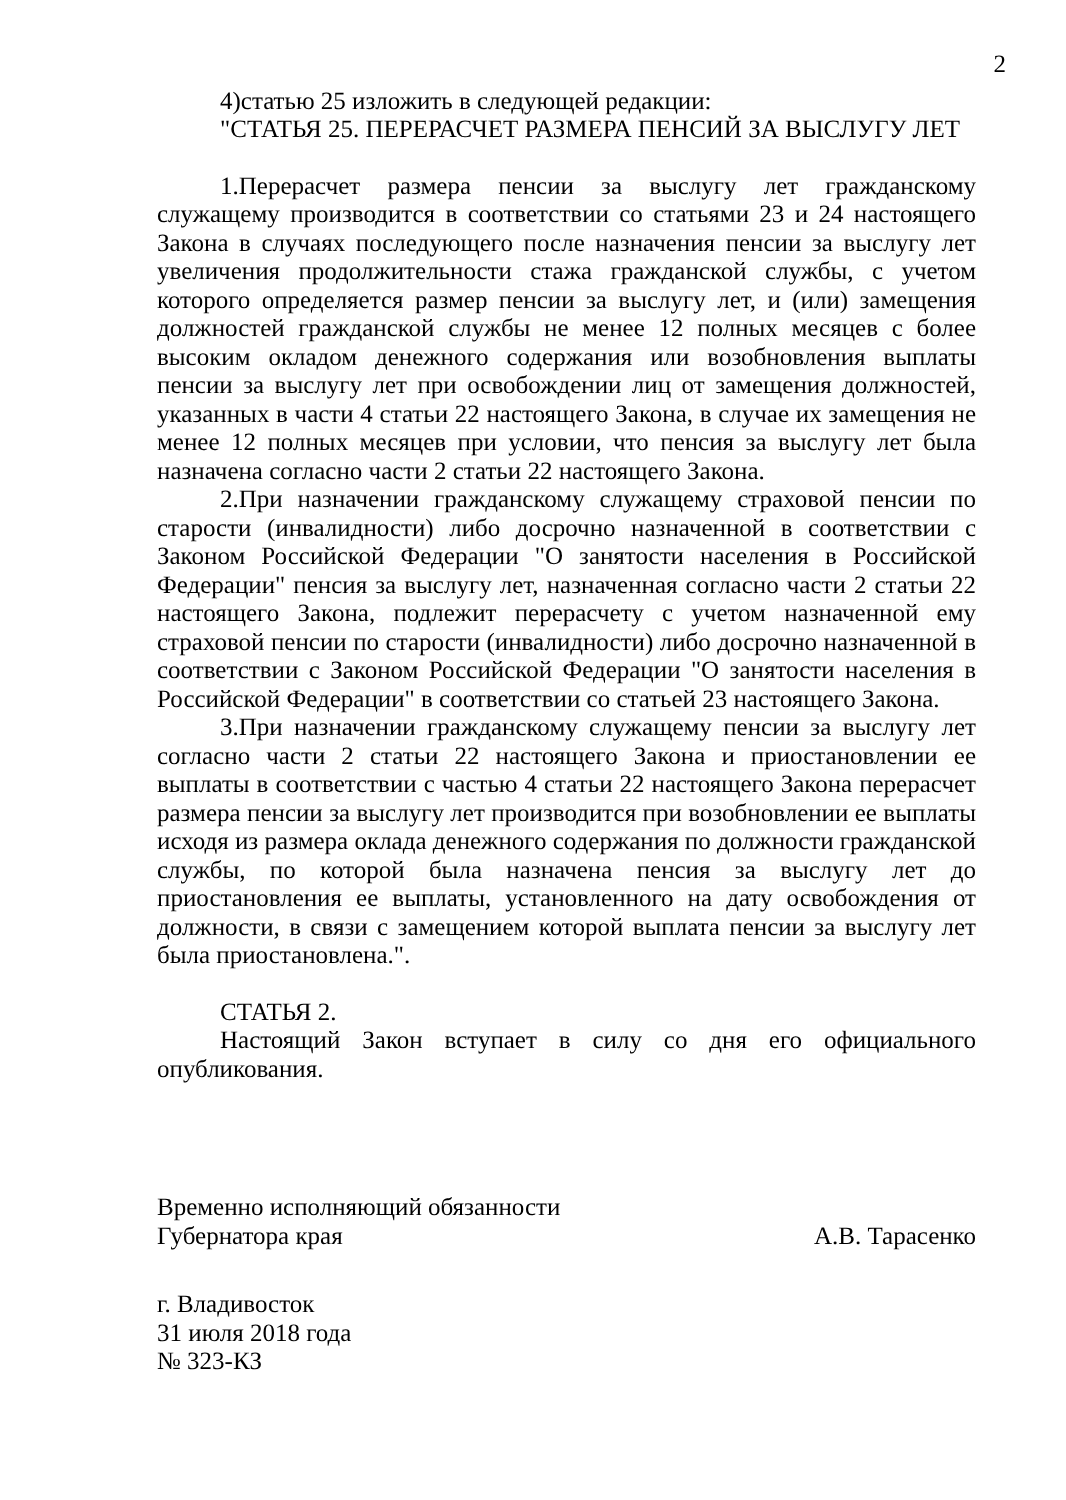2
4)статью 25 изложить в следующей редакции:
"СТАТЬЯ 25. ПЕРЕРАСЧЕТ РАЗМЕРА ПЕНСИЙ ЗА ВЫСЛУГУ ЛЕТ
1.Перерасчет размера пенсии за выслугу лет гражданскому служащему производится в соответствии со статьями 23 и 24 настоящего Закона в случаях последующего после назначения пенсии за выслугу лет увеличения продолжительности стажа гражданской службы, с учетом которого определяется размер пенсии за выслугу лет, и (или) замещения должностей гражданской службы не менее 12 полных месяцев с более высоким окладом денежного содержания или возобновления выплаты пенсии за выслугу лет при освобождении лиц от замещения должностей, указанных в части 4 статьи 22 настоящего Закона, в случае их замещения не менее 12 полных месяцев при условии, что пенсия за выслугу лет была назначена согласно части 2 статьи 22 настоящего Закона.
2.При назначении гражданскому служащему страховой пенсии по старости (инвалидности) либо досрочно назначенной в соответствии с Законом Российской Федерации "О занятости населения в Российской Федерации" пенсия за выслугу лет, назначенная согласно части 2 статьи 22 настоящего Закона, подлежит перерасчету с учетом назначенной ему страховой пенсии по старости (инвалидности) либо досрочно назначенной в соответствии с Законом Российской Федерации "О занятости населения в Российской Федерации" в соответствии со статьей 23 настоящего Закона.
3.При назначении гражданскому служащему пенсии за выслугу лет согласно части 2 статьи 22 настоящего Закона и приостановлении ее выплаты в соответствии с частью 4 статьи 22 настоящего Закона перерасчет размера пенсии за выслугу лет производится при возобновлении ее выплаты исходя из размера оклада денежного содержания по должности гражданской службы, по которой была назначена пенсия за выслугу лет до приостановления ее выплаты, установленного на дату освобождения от должности, в связи с замещением которой выплата пенсии за выслугу лет была приостановлена.".
СТАТЬЯ 2.
Настоящий Закон вступает в силу со дня его официального опубликования.
Временно исполняющий обязанности
Губернатора края
А.В. Тарасенко
г. Владивосток
31 июля 2018 года
№ 323-КЗ